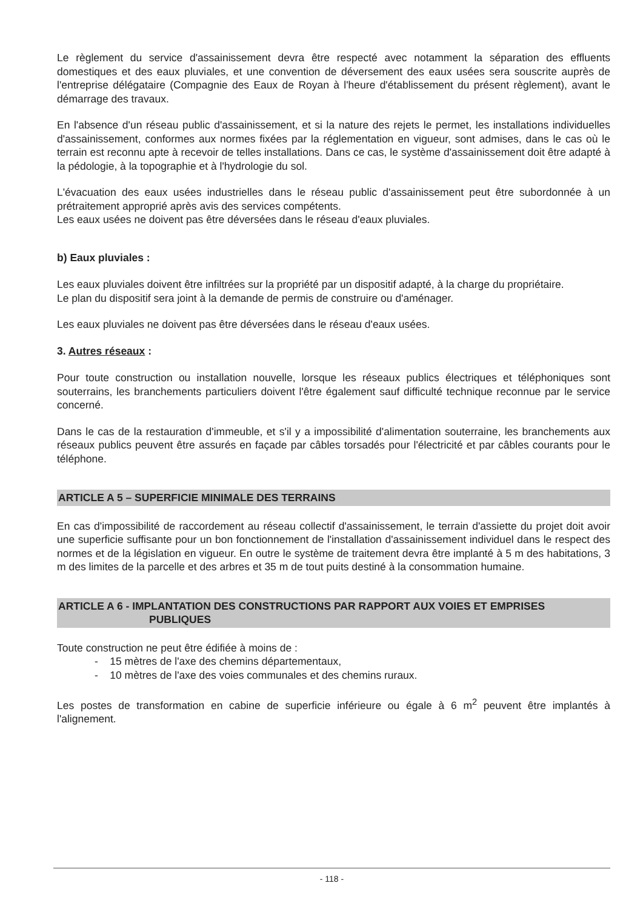Le règlement du service d'assainissement devra être respecté avec notamment la séparation des effluents domestiques et des eaux pluviales, et une convention de déversement des eaux usées sera souscrite auprès de l'entreprise délégataire (Compagnie des Eaux de Royan à l'heure d'établissement du présent règlement), avant le démarrage des travaux.
En l'absence d'un réseau public d'assainissement, et si la nature des rejets le permet, les installations individuelles d'assainissement, conformes aux normes fixées par la réglementation en vigueur, sont admises, dans le cas où le terrain est reconnu apte à recevoir de telles installations. Dans ce cas, le système d'assainissement doit être adapté à la pédologie, à la topographie et à l'hydrologie du sol.
L'évacuation des eaux usées industrielles dans le réseau public d'assainissement peut être subordonnée à un prétraitement approprié après avis des services compétents.
Les eaux usées ne doivent pas être déversées dans le réseau d'eaux pluviales.
b) Eaux pluviales :
Les eaux pluviales doivent être infiltrées sur la propriété par un dispositif adapté, à la charge du propriétaire.
Le plan du dispositif sera joint à la demande de permis de construire ou d'aménager.
Les eaux pluviales ne doivent pas être déversées dans le réseau d'eaux usées.
3. Autres réseaux :
Pour toute construction ou installation nouvelle, lorsque les réseaux publics électriques et téléphoniques sont souterrains, les branchements particuliers doivent l'être également sauf difficulté technique reconnue par le service concerné.
Dans le cas de la restauration d'immeuble, et s'il y a impossibilité d'alimentation souterraine, les branchements aux réseaux publics peuvent être assurés en façade par câbles torsadés pour l'électricité et par câbles courants pour le téléphone.
ARTICLE A 5 – SUPERFICIE MINIMALE DES TERRAINS
En cas d'impossibilité de raccordement au réseau collectif d'assainissement, le terrain d'assiette du projet doit avoir une superficie suffisante pour un bon fonctionnement de l'installation d'assainissement individuel dans le respect des normes et de la législation en vigueur. En outre le système de traitement devra être implanté à 5 m des habitations, 3 m des limites de la parcelle et des arbres et 35 m de tout puits destiné à la consommation humaine.
ARTICLE A 6 - IMPLANTATION DES CONSTRUCTIONS PAR RAPPORT AUX VOIES ET EMPRISES
PUBLIQUES
Toute construction ne peut être édifiée à moins de :
- 15 mètres de l'axe des chemins départementaux,
- 10 mètres de l'axe des voies communales et des chemins ruraux.
Les postes de transformation en cabine de superficie inférieure ou égale à 6 m<sup>2</sup> peuvent être implantés à l'alignement.
- 118 -